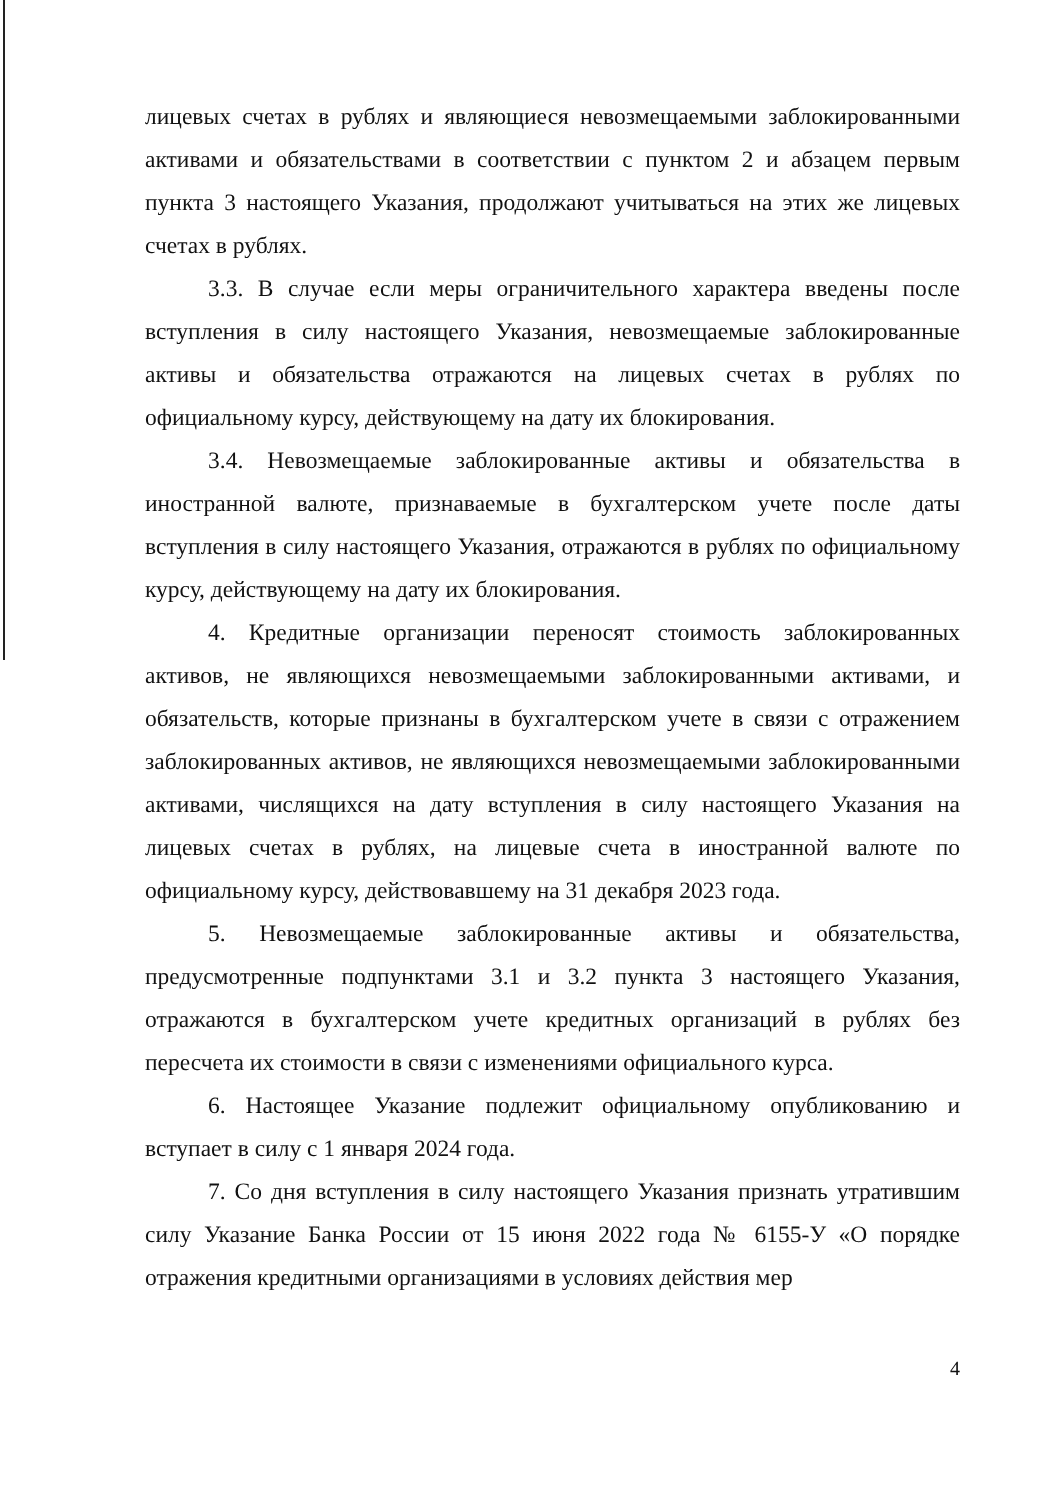лицевых счетах в рублях и являющиеся невозмещаемыми заблокированными активами и обязательствами в соответствии с пунктом 2 и абзацем первым пункта 3 настоящего Указания, продолжают учитываться на этих же лицевых счетах в рублях.
3.3. В случае если меры ограничительного характера введены после вступления в силу настоящего Указания, невозмещаемые заблокированные активы и обязательства отражаются на лицевых счетах в рублях по официальному курсу, действующему на дату их блокирования.
3.4. Невозмещаемые заблокированные активы и обязательства в иностранной валюте, признаваемые в бухгалтерском учете после даты вступления в силу настоящего Указания, отражаются в рублях по официальному курсу, действующему на дату их блокирования.
4. Кредитные организации переносят стоимость заблокированных активов, не являющихся невозмещаемыми заблокированными активами, и обязательств, которые признаны в бухгалтерском учете в связи с отражением заблокированных активов, не являющихся невозмещаемыми заблокированными активами, числящихся на дату вступления в силу настоящего Указания на лицевых счетах в рублях, на лицевые счета в иностранной валюте по официальному курсу, действовавшему на 31 декабря 2023 года.
5. Невозмещаемые заблокированные активы и обязательства, предусмотренные подпунктами 3.1 и 3.2 пункта 3 настоящего Указания, отражаются в бухгалтерском учете кредитных организаций в рублях без пересчета их стоимости в связи с изменениями официального курса.
6. Настоящее Указание подлежит официальному опубликованию и вступает в силу с 1 января 2024 года.
7. Со дня вступления в силу настоящего Указания признать утратившим силу Указание Банка России от 15 июня 2022 года № 6155-У «О порядке отражения кредитными организациями в условиях действия мер
4